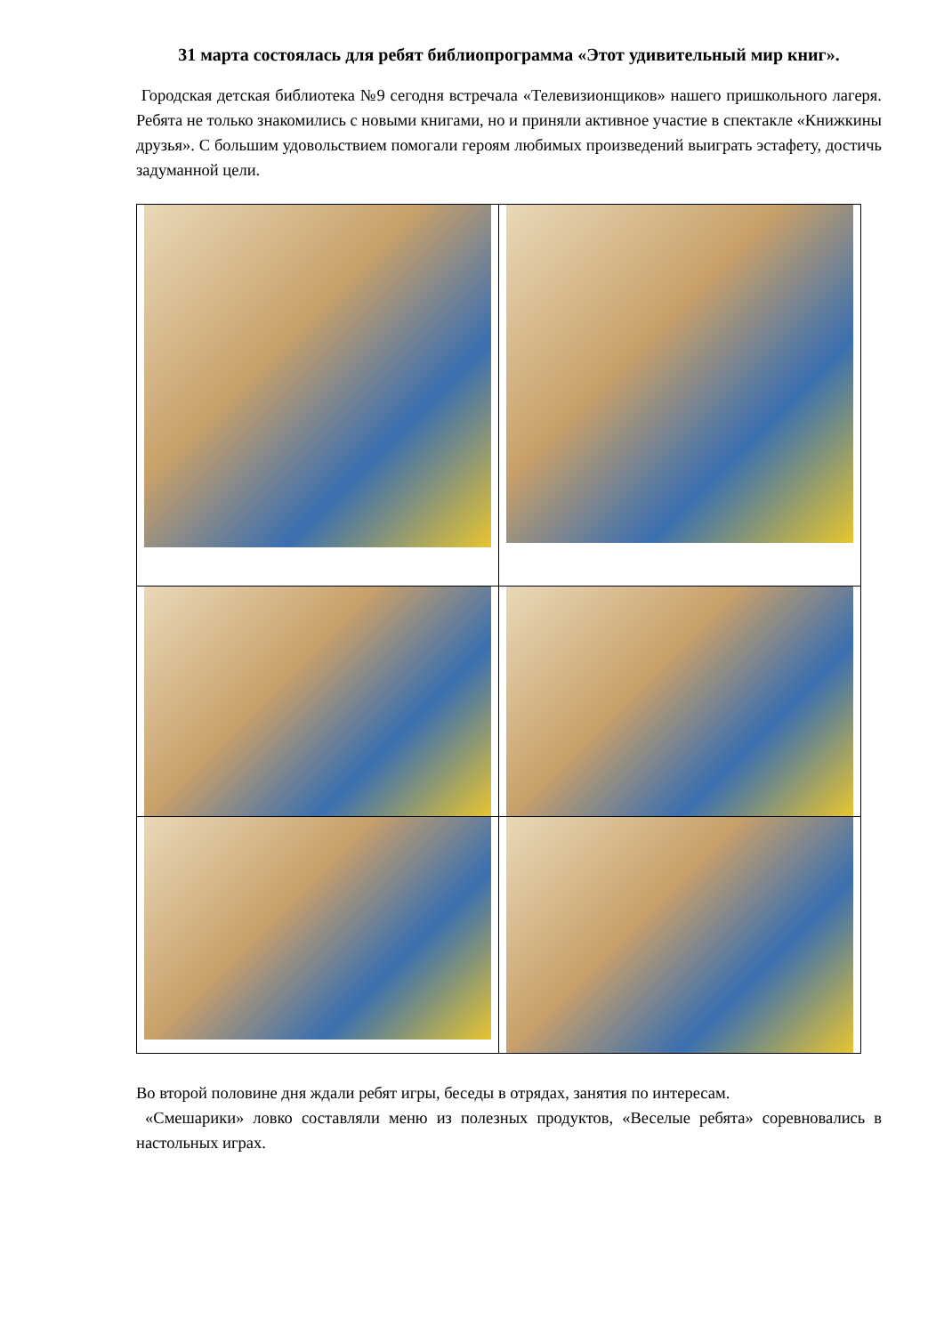31 марта состоялась для ребят библиопрограмма «Этот удивительный мир книг».
Городская детская библиотека №9 сегодня встречала «Телевизионщиков» нашего пришкольного лагеря. Ребята не только знакомились с новыми книгами, но и приняли активное участие в спектакле «Книжкины друзья». С большим удовольствием помогали героям любимых произведений выиграть эстафету, достичь задуманной цели.
Во второй половине дня ждали ребят игры, беседы в отрядах, занятия по интересам.
«Смешарики» ловко составляли меню из полезных продуктов, «Веселые ребята» соревновались в настольных играх.